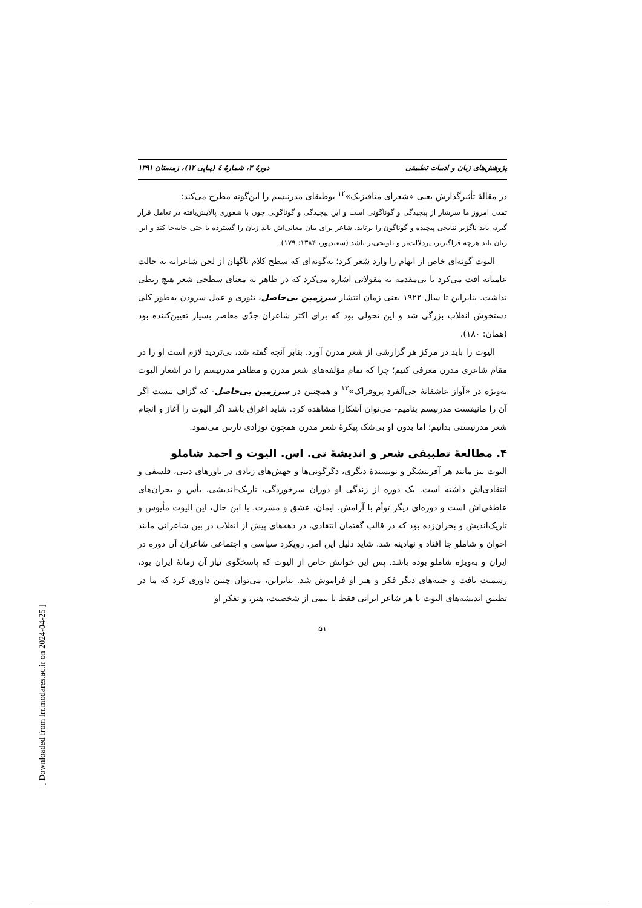پژوهش‌های زبان و ادبیات تطبیقی دورهٔ ۳، شمارهٔ ٤ (پیاپی ۱۲)، زمستان ۱۳۹۱
در مقالهٔ تأثیرگذارش یعنی «شعرای متافیزیک»<sup>۱۲</sup> بوطیقای مدرنیسم را این‌گونه مطرح می‌کند:
تمدن امروز ما سرشار از پیچیدگی و گوناگونی است و این پیچیدگی و گوناگونی چون با شعوری پالایش‌یافته در تعامل قرار گیرد، باید ناگزیر نتایجی پیچیده و گوناگون را برتابد. شاعر برای بیان معانی‌اش باید زبان را گسترده یا حتی جابه‌جا کند و این زبان باید هرچه فراگیرتر، پردلالت‌تر و تلویحی‌تر باشد (سعیدپور، ۱۳۸۴: ۱۷۹).
الیوت گونه‌ای خاص از ایهام را وارد شعر کرد؛ به‌گونه‌ای که سطح کلام ناگهان از لحن شاعرانه به حالت عامیانه افت می‌کرد یا بی‌مقدمه به مقولاتی اشاره می‌کرد که در ظاهر به معنای سطحی شعر هیچ ربطی نداشت. بنابراین تا سال ۱۹۲۲ یعنی زمان انتشار سرزمین بی‌حاصل، تئوری و عمل سرودن به‌طور کلی دستخوش انقلاب بزرگی شد و این تحولی بود که برای اکثر شاعران جدّی معاصر بسیار تعیین‌کننده بود (همان: ۱۸۰).
الیوت را باید در مرکز هر گزارشی از شعر مدرن آورد. بنابر آنچه گفته شد، بی‌تردید لازم است او را در مقام شاعری مدرن معرفی کنیم؛ چرا که تمام مؤلفه‌های شعر مدرن و مظاهر مدرنیسم را در اشعار الیوت به‌ویژه در «آواز عاشقانهٔ جی‌آلفرد پروفراک»<sup>۱۳</sup> و همچنین در سرزمین بی‌حاصل- که گزاف نیست اگر آن را مانیفست مدرنیسم بنامیم- می‌توان آشکارا مشاهده کرد. شاید اغراق باشد اگر الیوت را آغاز و انجام شعر مدرنیستی بدانیم؛ اما بدون او بی‌شک پیکرهٔ شعر مدرن همچون نوزادی نارس می‌نمود.
۴. مطالعهٔ تطبیقی شعر و اندیشهٔ تی. اس. الیوت و احمد شاملو
الیوت نیز مانند هر آفرینشگر و نویسندهٔ دیگری، دگرگونی‌ها و جهش‌های زیادی در باورهای دینی، فلسفی و انتقادی‌اش داشته است. یک دوره از زندگی او دوران سرخوردگی، تاریک-اندیشی، یأس و بحران‌های عاطفی‌اش است و دوره‌ای دیگر توأم با آرامش، ایمان، عشق و مسرت. با این حال، این الیوت مأیوس و تاریک‌اندیش و بحران‌زده بود که در قالب گفتمان انتقادی، در دهه‌های پیش از انقلاب در بین شاعرانی مانند اخوان و شاملو جا افتاد و نهادینه شد. شاید دلیل این امر، رویکرد سیاسی و اجتماعی شاعران آن دوره در ایران و به‌ویژه شاملو بوده باشد. پس این خوانش خاص از الیوت که پاسخگوی نیاز آن زمانهٔ ایران بود، رسمیت یافت و جنبه‌های دیگر فکر و هنر او فراموش شد. بنابراین، می‌توان چنین داوری کرد که ما در تطبیق اندیشه‌های الیوت با هر شاعر ایرانی فقط با نیمی از شخصیت، هنر، و تفکر او
۵۱
[ Downloaded from lrr.modares.ac.ir on 2024-04-25 ]